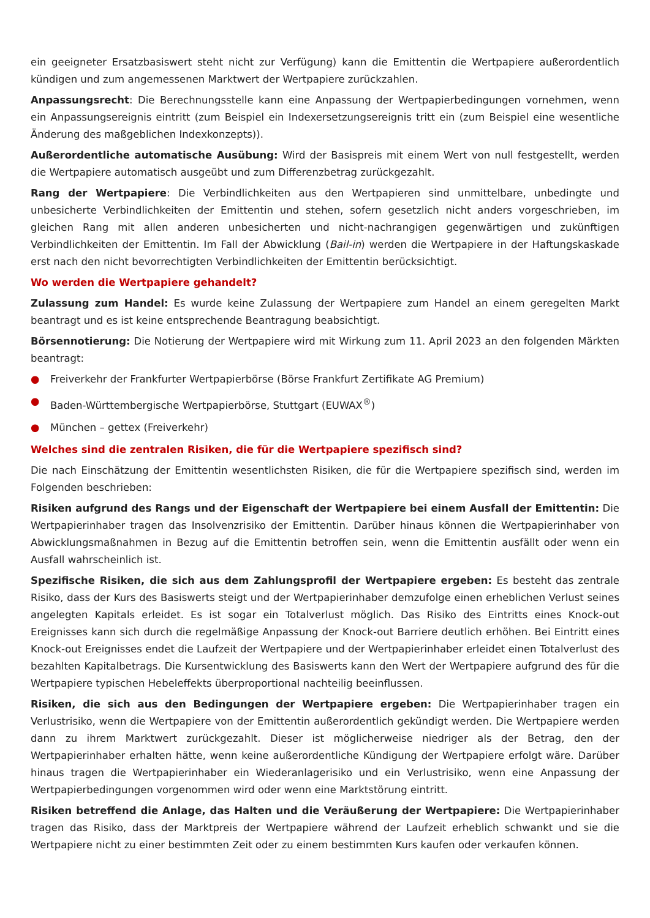ein geeigneter Ersatzbasiswert steht nicht zur Verfügung) kann die Emittentin die Wertpapiere außerordentlich kündigen und zum angemessenen Marktwert der Wertpapiere zurückzahlen.
Anpassungsrecht: Die Berechnungsstelle kann eine Anpassung der Wertpapierbedingungen vornehmen, wenn ein Anpassungsereignis eintritt (zum Beispiel ein Indexersetzungsereignis tritt ein (zum Beispiel eine wesentliche Änderung des maßgeblichen Indexkonzepts)).
Außerordentliche automatische Ausübung: Wird der Basispreis mit einem Wert von null festgestellt, werden die Wertpapiere automatisch ausgeübt und zum Differenzbetrag zurückgezahlt.
Rang der Wertpapiere: Die Verbindlichkeiten aus den Wertpapieren sind unmittelbare, unbedingte und unbesicherte Verbindlichkeiten der Emittentin und stehen, sofern gesetzlich nicht anders vorgeschrieben, im gleichen Rang mit allen anderen unbesicherten und nicht-nachrangigen gegenwärtigen und zukünftigen Verbindlichkeiten der Emittentin. Im Fall der Abwicklung (Bail-in) werden die Wertpapiere in der Haftungskaskade erst nach den nicht bevorrechtigten Verbindlichkeiten der Emittentin berücksichtigt.
Wo werden die Wertpapiere gehandelt?
Zulassung zum Handel: Es wurde keine Zulassung der Wertpapiere zum Handel an einem geregelten Markt beantragt und es ist keine entsprechende Beantragung beabsichtigt.
Börsennotierung: Die Notierung der Wertpapiere wird mit Wirkung zum 11. April 2023 an den folgenden Märkten beantragt:
● Freiverkehr der Frankfurter Wertpapierbörse (Börse Frankfurt Zertifikate AG Premium)
● Baden-Württembergische Wertpapierbörse, Stuttgart (EUWAX<sup>®</sup>)
● München – gettex (Freiverkehr)
Welches sind die zentralen Risiken, die für die Wertpapiere spezifisch sind?
Die nach Einschätzung der Emittentin wesentlichsten Risiken, die für die Wertpapiere spezifisch sind, werden im Folgenden beschrieben:
Risiken aufgrund des Rangs und der Eigenschaft der Wertpapiere bei einem Ausfall der Emittentin: Die Wertpapierinhaber tragen das Insolvenzrisiko der Emittentin. Darüber hinaus können die Wertpapierinhaber von Abwicklungsmaßnahmen in Bezug auf die Emittentin betroffen sein, wenn die Emittentin ausfällt oder wenn ein Ausfall wahrscheinlich ist.
Spezifische Risiken, die sich aus dem Zahlungsprofil der Wertpapiere ergeben: Es besteht das zentrale Risiko, dass der Kurs des Basiswerts steigt und der Wertpapierinhaber demzufolge einen erheblichen Verlust seines angelegten Kapitals erleidet. Es ist sogar ein Totalverlust möglich. Das Risiko des Eintritts eines Knock-out Ereignisses kann sich durch die regelmäßige Anpassung der Knock-out Barriere deutlich erhöhen. Bei Eintritt eines Knock-out Ereignisses endet die Laufzeit der Wertpapiere und der Wertpapierinhaber erleidet einen Totalverlust des bezahlten Kapitalbetrags. Die Kursentwicklung des Basiswerts kann den Wert der Wertpapiere aufgrund des für die Wertpapiere typischen Hebeleffekts überproportional nachteilig beeinflussen.
Risiken, die sich aus den Bedingungen der Wertpapiere ergeben: Die Wertpapierinhaber tragen ein Verlustrisiko, wenn die Wertpapiere von der Emittentin außerordentlich gekündigt werden. Die Wertpapiere werden dann zu ihrem Marktwert zurückgezahlt. Dieser ist möglicherweise niedriger als der Betrag, den der Wertpapierinhaber erhalten hätte, wenn keine außerordentliche Kündigung der Wertpapiere erfolgt wäre. Darüber hinaus tragen die Wertpapierinhaber ein Wiederanlagerisiko und ein Verlustrisiko, wenn eine Anpassung der Wertpapierbedingungen vorgenommen wird oder wenn eine Marktstörung eintritt.
Risiken betreffend die Anlage, das Halten und die Veräußerung der Wertpapiere: Die Wertpapierinhaber tragen das Risiko, dass der Marktpreis der Wertpapiere während der Laufzeit erheblich schwankt und sie die Wertpapiere nicht zu einer bestimmten Zeit oder zu einem bestimmten Kurs kaufen oder verkaufen können.